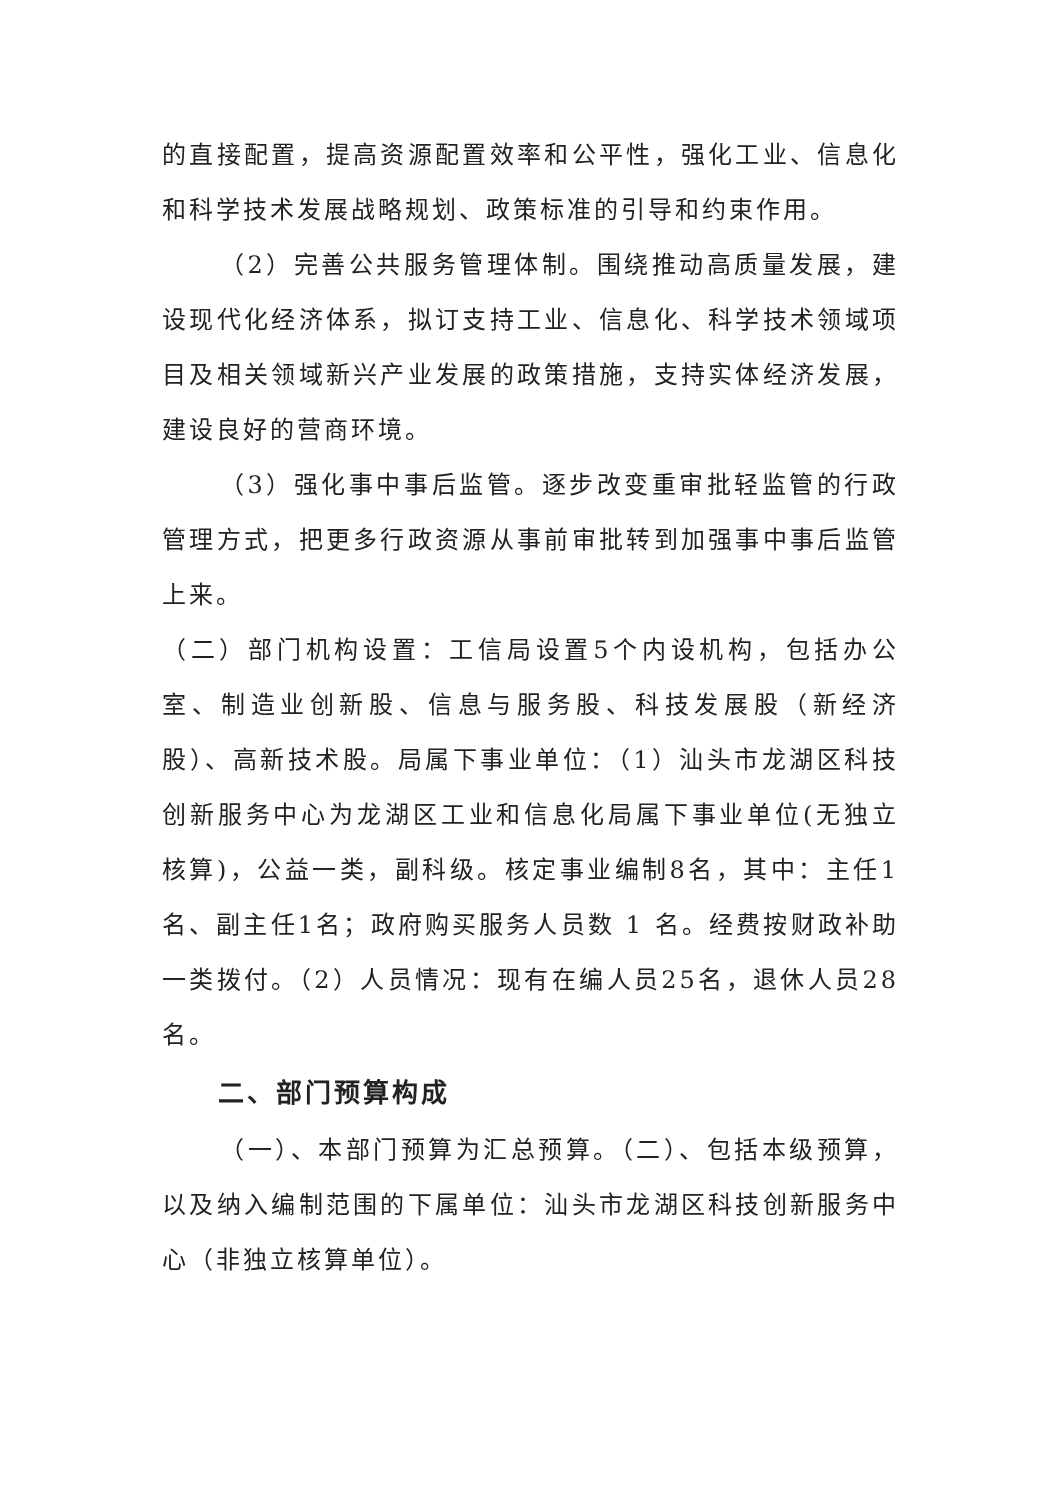的直接配置，提高资源配置效率和公平性，强化工业、信息化和科学技术发展战略规划、政策标准的引导和约束作用。
（2）完善公共服务管理体制。围绕推动高质量发展，建设现代化经济体系，拟订支持工业、信息化、科学技术领域项目及相关领域新兴产业发展的政策措施，支持实体经济发展，建设良好的营商环境。
（3）强化事中事后监管。逐步改变重审批轻监管的行政管理方式，把更多行政资源从事前审批转到加强事中事后监管上来。
（二）部门机构设置：工信局设置5个内设机构，包括办公室、制造业创新股、信息与服务股、科技发展股（新经济股）、高新技术股。局属下事业单位：（1）汕头市龙湖区科技创新服务中心为龙湖区工业和信息化局属下事业单位(无独立核算)，公益一类，副科级。核定事业编制8名，其中：主任1名、副主任1名；政府购买服务人员数 1 名。经费按财政补助一类拨付。（2）人员情况：现有在编人员25名，退休人员28名。
二、部门预算构成
（一）、本部门预算为汇总预算。（二）、包括本级预算，以及纳入编制范围的下属单位：汕头市龙湖区科技创新服务中心（非独立核算单位）。